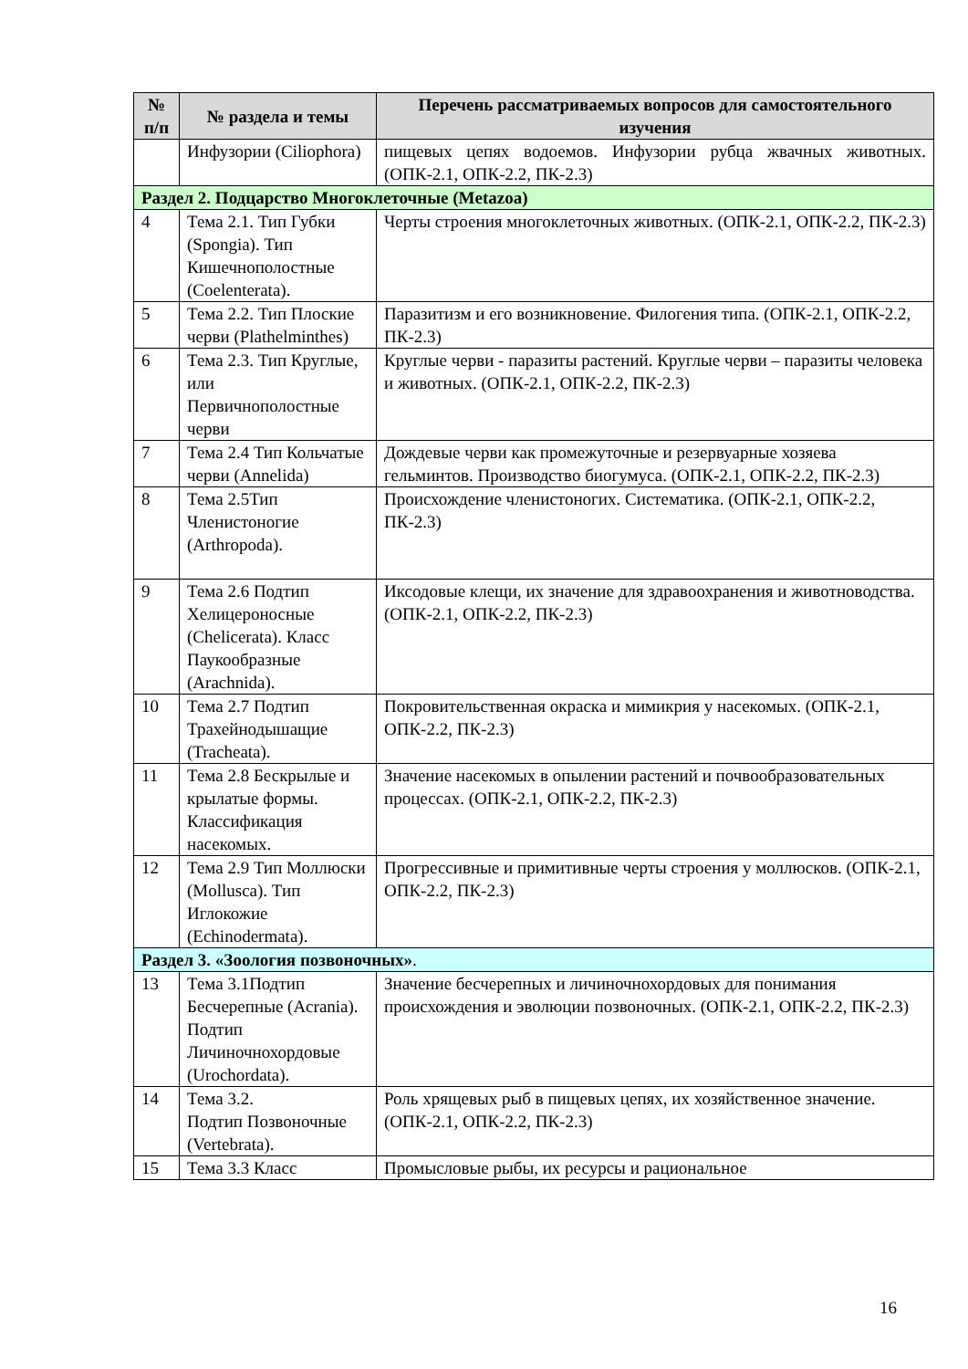| № п/п | № раздела и темы | Перечень рассматриваемых вопросов для самостоятельного изучения |
| --- | --- | --- |
| | Инфузории (Ciliophora) | пищевых цепях водоемов. Инфузории рубца жвачных животных. (ОПК-2.1, ОПК-2.2, ПК-2.3) |
| Раздел 2. Подцарство Многоклеточные (Metazoa) | | |
| 4 | Тема 2.1. Тип Губки (Spongia). Тип Кишечнополостные (Coelenterata). | Черты строения многоклеточных животных. (ОПК-2.1, ОПК-2.2, ПК-2.3) |
| 5 | Тема 2.2. Тип Плоские черви (Plathelminthes) | Паразитизм и его возникновение. Филогения типа. (ОПК-2.1, ОПК-2.2, ПК-2.3) |
| 6 | Тема 2.3. Тип Круглые, или Первичнополостные черви | Круглые черви - паразиты растений. Круглые черви – паразиты человека и животных. (ОПК-2.1, ОПК-2.2, ПК-2.3) |
| 7 | Тема 2.4 Тип Кольчатые черви (Annelida) | Дождевые черви как промежуточные и резервуарные хозяева гельминтов. Производство биогумуса. (ОПК-2.1, ОПК-2.2, ПК-2.3) |
| 8 | Тема 2.5Тип Членистоногие (Arthropoda). | Происхождение членистоногих. Систематика. (ОПК-2.1, ОПК-2.2, ПК-2.3) |
| 9 | Тема 2.6 Подтип Хелицероносные (Chelicerata). Класс Паукообразные (Arachnida). | Иксодовые клещи, их значение для здравоохранения и животноводства. (ОПК-2.1, ОПК-2.2, ПК-2.3) |
| 10 | Тема 2.7 Подтип Трахейнодышащие (Tracheata). | Покровительственная окраска и мимикрия у насекомых. (ОПК-2.1, ОПК-2.2, ПК-2.3) |
| 11 | Тема 2.8 Бескрылые и крылатые формы. Классификация насекомых. | Значение насекомых в опылении растений и почвообразовательных процессах. (ОПК-2.1, ОПК-2.2, ПК-2.3) |
| 12 | Тема 2.9 Тип Моллюски (Mollusca). Тип Иглокожие (Echinodermata). | Прогрессивные и примитивные черты строения у моллюсков. (ОПК-2.1, ОПК-2.2, ПК-2.3) |
| Раздел 3. «Зоология позвоночных» . | | |
| 13 | Тема 3.1Подтип Бесчерепные (Acrania). Подтип Личиночнохордовые (Urochordata). | Значение бесчерепных и личиночнохордовых для понимания происхождения и эволюции позвоночных. (ОПК-2.1, ОПК-2.2, ПК-2.3) |
| 14 | Тема 3.2. Подтип Позвоночные (Vertebrata). | Роль хрящевых рыб в пищевых цепях, их хозяйственное значение. (ОПК-2.1, ОПК-2.2, ПК-2.3) |
| 15 | Тема 3.3 Класс | Промысловые рыбы, их ресурсы и рациональное |
16